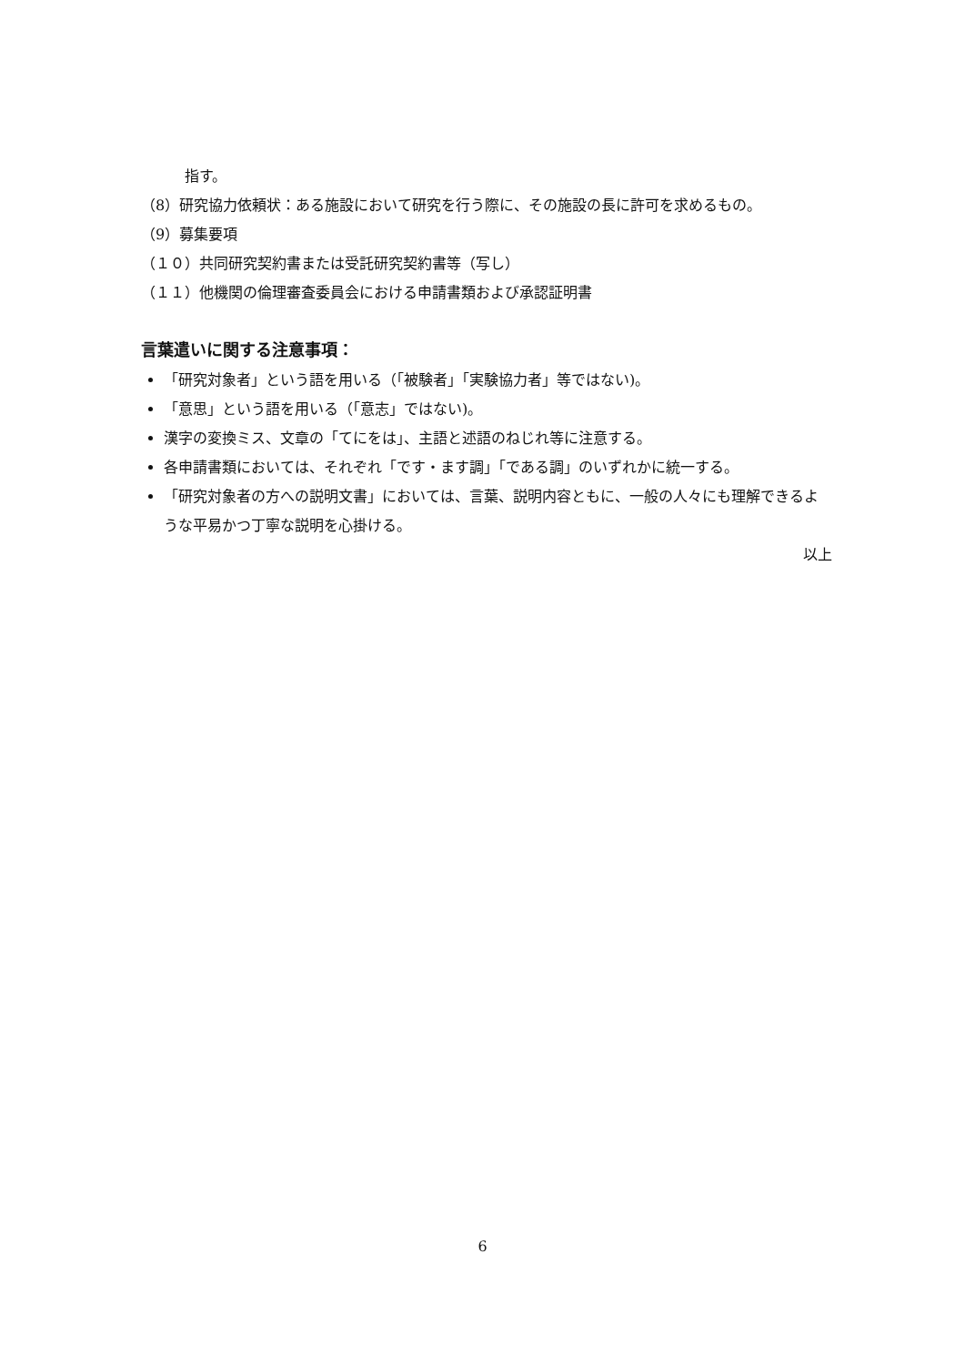指す。
（8）研究協力依頼状：ある施設において研究を行う際に、その施設の長に許可を求めるもの。
（9）募集要項
（１０）共同研究契約書または受託研究契約書等（写し）
（１１）他機関の倫理審査委員会における申請書類および承認証明書
言葉遣いに関する注意事項：
「研究対象者」という語を用いる（「被験者」「実験協力者」等ではない)。
「意思」という語を用いる（「意志」ではない)。
漢字の変換ミス、文章の「てにをは」、主語と述語のねじれ等に注意する。
各申請書類においては、それぞれ「です・ます調」「である調」のいずれかに統一する。
「研究対象者の方への説明文書」においては、言葉、説明内容ともに、一般の人々にも理解できるような平易かつ丁寧な説明を心掛ける。
以上
6